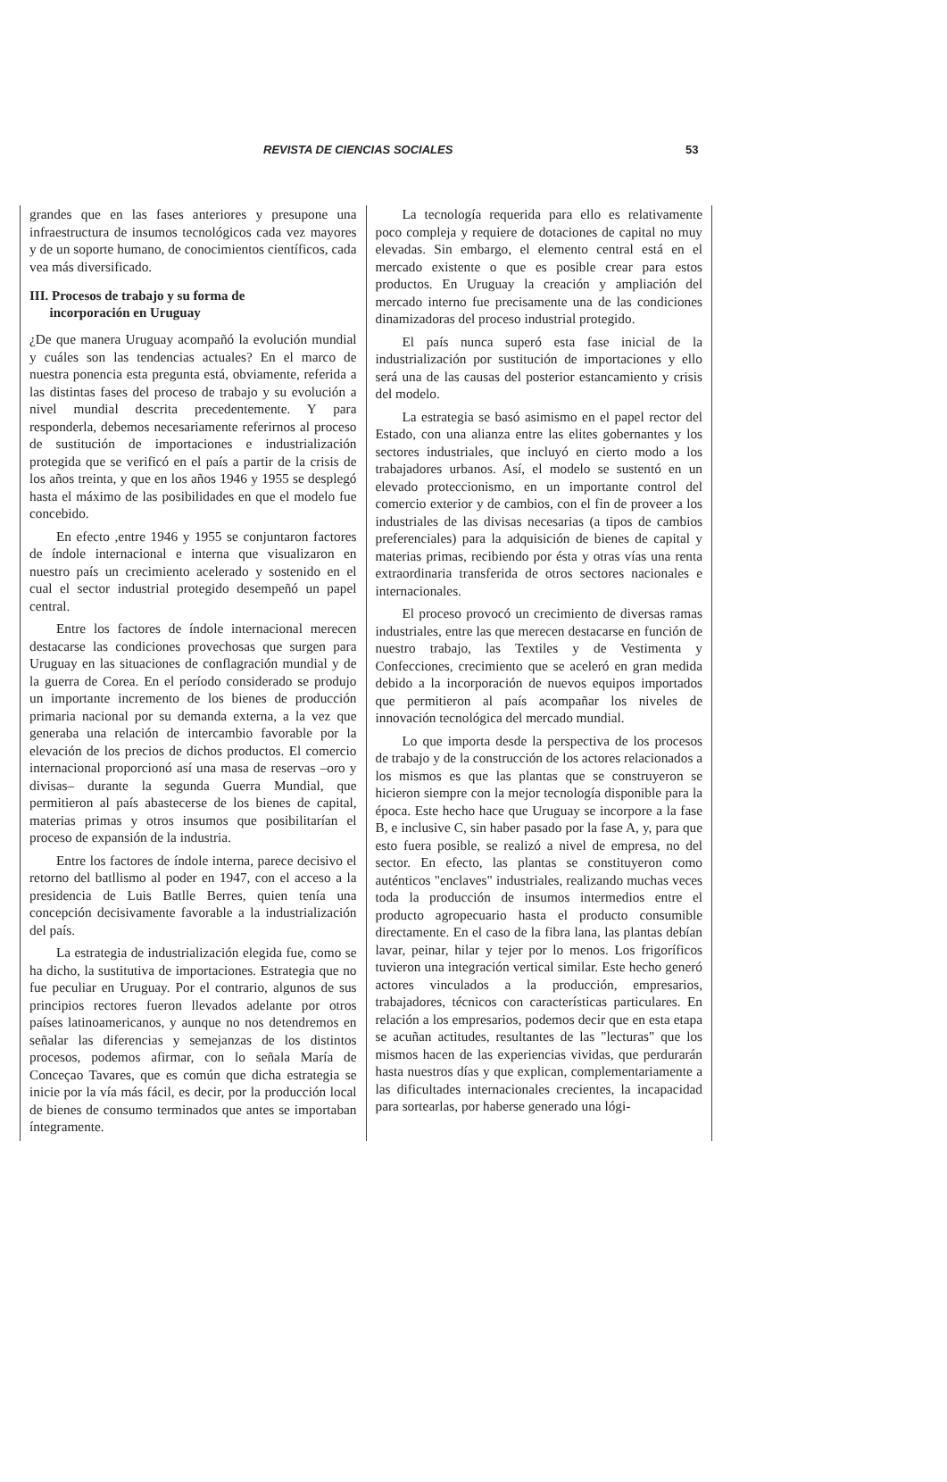REVISTA DE CIENCIAS SOCIALES 53
grandes que en las fases anteriores y presupone una infraestructura de insumos tecnológicos cada vez mayores y de un soporte humano, de conocimientos científicos, cada vea más diversificado.
III. Procesos de trabajo y su forma de
incorporación en Uruguay
¿De que manera Uruguay acompañó la evolución mundial y cuáles son las tendencias actuales? En el marco de nuestra ponencia esta pregunta está, obviamente, referida a las distintas fases del proceso de trabajo y su evolución a nivel mundial descrita precedentemente. Y para responderla, debemos necesariamente referirnos al proceso de sustitución de importaciones e industrialización protegida que se verificó en el país a partir de la crisis de los años treinta, y que en los años 1946 y 1955 se desplegó hasta el máximo de las posibilidades en que el modelo fue concebido.
En efecto ,entre 1946 y 1955 se conjuntaron factores de índole internacional e interna que visualizaron en nuestro país un crecimiento acelerado y sostenido en el cual el sector industrial protegido desempeñó un papel central.
Entre los factores de índole internacional merecen destacarse las condiciones provechosas que surgen para Uruguay en las situaciones de conflagración mundial y de la guerra de Corea. En el período considerado se produjo un importante incremento de los bienes de producción primaria nacional por su demanda externa, a la vez que generaba una relación de intercambio favorable por la elevación de los precios de dichos productos. El comercio internacional proporcionó así una masa de reservas –oro y divisas– durante la segunda Guerra Mundial, que permitieron al país abastecerse de los bienes de capital, materias primas y otros insumos que posibilitarían el proceso de expansión de la industria.
Entre los factores de índole interna, parece decisivo el retorno del batllismo al poder en 1947, con el acceso a la presidencia de Luis Batlle Berres, quien tenía una concepción decisivamente favorable a la industrialización del país.
La estrategia de industrialización elegida fue, como se ha dicho, la sustitutiva de importaciones. Estrategia que no fue peculiar en Uruguay. Por el contrario, algunos de sus principios rectores fueron llevados adelante por otros países latinoamericanos, y aunque no nos detendremos en señalar las diferencias y semejanzas de los distintos procesos, podemos afirmar, con lo señala María de Conceçao Tavares, que es común que dicha estrategia se inicie por la vía más fácil, es decir, por la producción local de bienes de consumo terminados que antes se importaban íntegramente.
La tecnología requerida para ello es relativamente poco compleja y requiere de dotaciones de capital no muy elevadas. Sin embargo, el elemento central está en el mercado existente o que es posible crear para estos productos. En Uruguay la creación y ampliación del mercado interno fue precisamente una de las condiciones dinamizadoras del proceso industrial protegido.
El país nunca superó esta fase inicial de la industrialización por sustitución de importaciones y ello será una de las causas del posterior estancamiento y crisis del modelo.
La estrategia se basó asimismo en el papel rector del Estado, con una alianza entre las elites gobernantes y los sectores industriales, que incluyó en cierto modo a los trabajadores urbanos. Así, el modelo se sustentó en un elevado proteccionismo, en un importante control del comercio exterior y de cambios, con el fin de proveer a los industriales de las divisas necesarias (a tipos de cambios preferenciales) para la adquisición de bienes de capital y materias primas, recibiendo por ésta y otras vías una renta extraordinaria transferida de otros sectores nacionales e internacionales.
El proceso provocó un crecimiento de diversas ramas industriales, entre las que merecen destacarse en función de nuestro trabajo, las Textiles y de Vestimenta y Confecciones, crecimiento que se aceleró en gran medida debido a la incorporación de nuevos equipos importados que permitieron al país acompañar los niveles de innovación tecnológica del mercado mundial.
Lo que importa desde la perspectiva de los procesos de trabajo y de la construcción de los actores relacionados a los mismos es que las plantas que se construyeron se hicieron siempre con la mejor tecnología disponible para la época. Este hecho hace que Uruguay se incorpore a la fase B, e inclusive C, sin haber pasado por la fase A, y, para que esto fuera posible, se realizó a nivel de empresa, no del sector. En efecto, las plantas se constituyeron como auténticos "enclaves" industriales, realizando muchas veces toda la producción de insumos intermedios entre el producto agropecuario hasta el producto consumible directamente. En el caso de la fibra lana, las plantas debían lavar, peinar, hilar y tejer por lo menos. Los frigoríficos tuvieron una integración vertical similar. Este hecho generó actores vinculados a la producción, empresarios, trabajadores, técnicos con características particulares. En relación a los empresarios, podemos decir que en esta etapa se acuñan actitudes, resultantes de las "lecturas" que los mismos hacen de las experiencias vividas, que perdurarán hasta nuestros días y que explican, complementariamente a las dificultades internacionales crecientes, la incapacidad para sortearlas, por haberse generado una lógi-